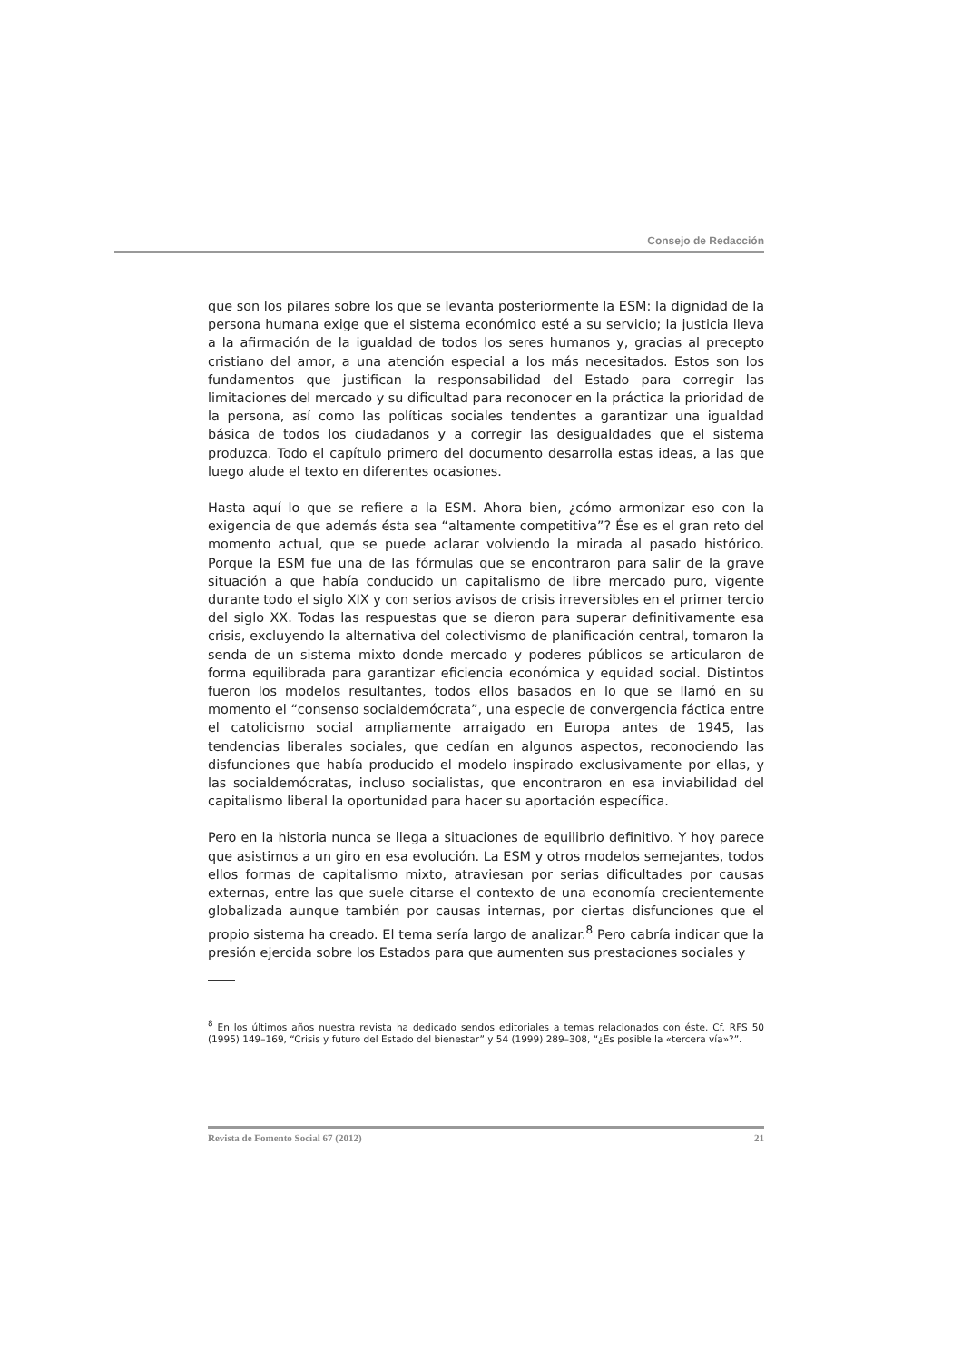Consejo de Redacción
que son los pilares sobre los que se levanta posteriormente la ESM: la dignidad de la persona humana exige que el sistema económico esté a su servicio; la justicia lleva a la afirmación de la igualdad de todos los seres humanos y, gracias al precepto cristiano del amor, a una atención especial a los más necesitados. Estos son los fundamentos que justifican la responsabilidad del Estado para corregir las limitaciones del mercado y su dificultad para reconocer en la práctica la prioridad de la persona, así como las políticas sociales tendentes a garantizar una igualdad básica de todos los ciudadanos y a corregir las desigualdades que el sistema produzca. Todo el capítulo primero del documento desarrolla estas ideas, a las que luego alude el texto en diferentes ocasiones.
Hasta aquí lo que se refiere a la ESM. Ahora bien, ¿cómo armonizar eso con la exigencia de que además ésta sea “altamente competitiva”? Ése es el gran reto del momento actual, que se puede aclarar volviendo la mirada al pasado histórico. Porque la ESM fue una de las fórmulas que se encontraron para salir de la grave situación a que había conducido un capitalismo de libre mercado puro, vigente durante todo el siglo XIX y con serios avisos de crisis irreversibles en el primer tercio del siglo XX. Todas las respuestas que se dieron para superar definitivamente esa crisis, excluyendo la alternativa del colectivismo de planificación central, tomaron la senda de un sistema mixto donde mercado y poderes públicos se articularon de forma equilibrada para garantizar eficiencia económica y equidad social. Distintos fueron los modelos resultantes, todos ellos basados en lo que se llamó en su momento el “consenso socialdemócrata”, una especie de convergencia fáctica entre el catolicismo social ampliamente arraigado en Europa antes de 1945, las tendencias liberales sociales, que cedían en algunos aspectos, reconociendo las disfunciones que había producido el modelo inspirado exclusivamente por ellas, y las socialdemócratas, incluso socialistas, que encontraron en esa inviabilidad del capitalismo liberal la oportunidad para hacer su aportación específica.
Pero en la historia nunca se llega a situaciones de equilibrio definitivo. Y hoy parece que asistimos a un giro en esa evolución. La ESM y otros modelos semejantes, todos ellos formas de capitalismo mixto, atraviesan por serias dificultades por causas externas, entre las que suele citarse el contexto de una economía crecientemente globalizada aunque también por causas internas, por ciertas disfunciones que el propio sistema ha creado. El tema sería largo de analizar.<sup>8</sup> Pero cabría indicar que la presión ejercida sobre los Estados para que aumenten sus prestaciones sociales y
<sup>8</sup> En los últimos años nuestra revista ha dedicado sendos editoriales a temas relacionados con éste. Cf. RFS 50 (1995) 149–169, “Crisis y futuro del Estado del bienestar” y 54 (1999) 289–308, “¿Es posible la «tercera vía»?”.
Revista de Fomento Social 67 (2012) 21